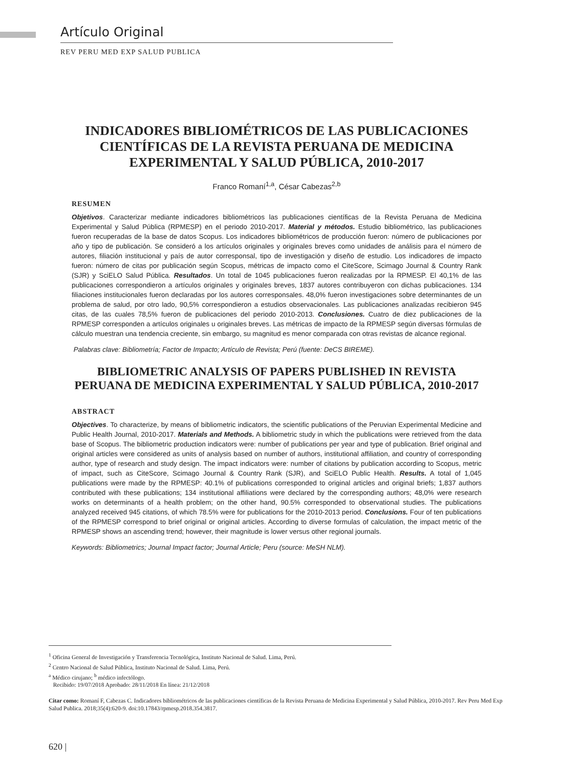Artículo Original
REV PERU MED EXP SALUD PUBLICA
INDICADORES BIBLIOMÉTRICOS DE LAS PUBLICACIONES CIENTÍFICAS DE LA REVISTA PERUANA DE MEDICINA EXPERIMENTAL Y SALUD PÚBLICA, 2010-2017
Franco Romaní<sup>1,a</sup>, César Cabezas<sup>2,b</sup>
RESUMEN
Objetivos. Caracterizar mediante indicadores bibliométricos las publicaciones científicas de la Revista Peruana de Medicina Experimental y Salud Pública (RPMESP) en el periodo 2010-2017. Material y métodos. Estudio bibliométrico, las publicaciones fueron recuperadas de la base de datos Scopus. Los indicadores bibliométricos de producción fueron: número de publicaciones por año y tipo de publicación. Se consideró a los artículos originales y originales breves como unidades de análisis para el número de autores, filiación institucional y país de autor corresponsal, tipo de investigación y diseño de estudio. Los indicadores de impacto fueron: número de citas por publicación según Scopus, métricas de impacto como el CiteScore, Scimago Journal & Country Rank (SJR) y SciELO Salud Pública. Resultados. Un total de 1045 publicaciones fueron realizadas por la RPMESP. El 40,1% de las publicaciones correspondieron a artículos originales y originales breves, 1837 autores contribuyeron con dichas publicaciones. 134 filiaciones institucionales fueron declaradas por los autores corresponsales. 48,0% fueron investigaciones sobre determinantes de un problema de salud, por otro lado, 90,5% correspondieron a estudios observacionales. Las publicaciones analizadas recibieron 945 citas, de las cuales 78,5% fueron de publicaciones del periodo 2010-2013. Conclusiones. Cuatro de diez publicaciones de la RPMESP corresponden a artículos originales u originales breves. Las métricas de impacto de la RPMESP según diversas fórmulas de cálculo muestran una tendencia creciente, sin embargo, su magnitud es menor comparada con otras revistas de alcance regional.
Palabras clave: Bibliometría; Factor de Impacto; Artículo de Revista; Perú (fuente: DeCS BIREME).
BIBLIOMETRIC ANALYSIS OF PAPERS PUBLISHED IN REVISTA PERUANA DE MEDICINA EXPERIMENTAL Y SALUD PÚBLICA, 2010-2017
ABSTRACT
Objectives. To characterize, by means of bibliometric indicators, the scientific publications of the Peruvian Experimental Medicine and Public Health Journal, 2010-2017. Materials and Methods. A bibliometric study in which the publications were retrieved from the data base of Scopus. The bibliometric production indicators were: number of publications per year and type of publication. Brief original and original articles were considered as units of analysis based on number of authors, institutional affiliation, and country of corresponding author, type of research and study design. The impact indicators were: number of citations by publication according to Scopus, metric of impact, such as CiteScore, Scimago Journal & Country Rank (SJR), and SciELO Public Health. Results. A total of 1,045 publications were made by the RPMESP: 40.1% of publications corresponded to original articles and original briefs; 1,837 authors contributed with these publications; 134 institutional affiliations were declared by the corresponding authors; 48,0% were research works on determinants of a health problem; on the other hand, 90.5% corresponded to observational studies. The publications analyzed received 945 citations, of which 78.5% were for publications for the 2010-2013 period. Conclusions. Four of ten publications of the RPMESP correspond to brief original or original articles. According to diverse formulas of calculation, the impact metric of the RPMESP shows an ascending trend; however, their magnitude is lower versus other regional journals.
Keywords: Bibliometrics; Journal Impact factor; Journal Article; Peru (source: MeSH NLM).
<sup>1</sup> Oficina General de Investigación y Transferencia Tecnológica, Instituto Nacional de Salud. Lima, Perú.
<sup>2</sup> Centro Nacional de Salud Pública, Instituto Nacional de Salud. Lima, Perú.
<sup>a</sup> Médico cirujano; <sup>b</sup> médico infectólogo.
Recibido: 19/07/2018 Aprobado: 28/11/2018 En línea: 21/12/2018
Citar como: Romaní F, Cabezas C. Indicadores bibliométricos de las publicaciones científicas de la Revista Peruana de Medicina Experimental y Salud Pública, 2010-2017. Rev Peru Med Exp Salud Publica. 2018;35(4):620-9. doi:10.17843/rpmesp.2018.354.3817.
620 |